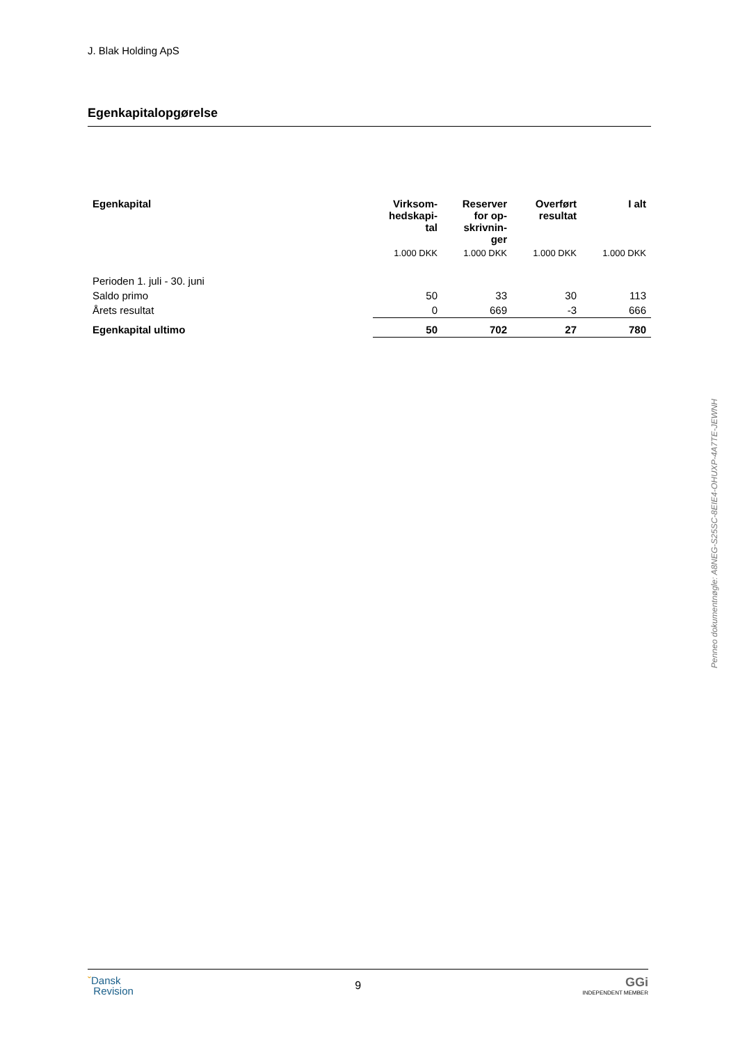J. Blak Holding ApS
Egenkapitalopgørelse
| Egenkapital | Virksom- hedskapi- tal | Reserver for op- skrivnin- ger | Overført resultat | I alt |
| --- | --- | --- | --- | --- |
| | 1.000 DKK | 1.000 DKK | 1.000 DKK | 1.000 DKK |
| Perioden 1. juli - 30. juni | | | | |
| Saldo primo | 50 | 33 | 30 | 113 |
| Årets resultat | 0 | 669 | -3 | 666 |
| Egenkapital ultimo | 50 | 702 | 27 | 780 |
Penneo dokumentnøgle: A8NEG-S25SC-8EIE4-OHUXP-4A7TE-JEWNH
ˇDansk
Revision
9
GGi
INDEPENDENT MEMBER